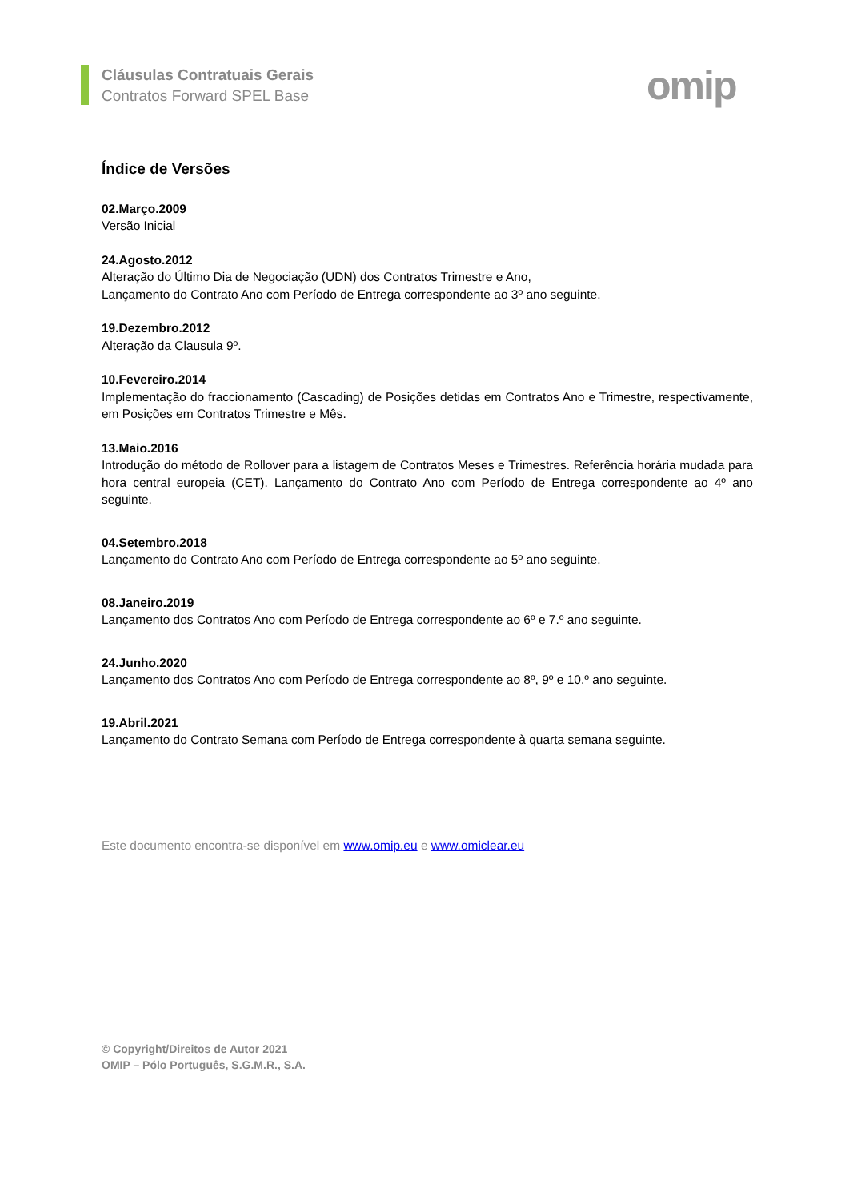Cláusulas Contratuais Gerais
Contratos Forward SPEL Base
omip
Índice de Versões
02.Março.2009
Versão Inicial
24.Agosto.2012
Alteração do Último Dia de Negociação (UDN) dos Contratos Trimestre e Ano,
Lançamento do Contrato Ano com Período de Entrega correspondente ao 3º ano seguinte.
19.Dezembro.2012
Alteração da Clausula 9º.
10.Fevereiro.2014
Implementação do fraccionamento (Cascading) de Posições detidas em Contratos Ano e Trimestre, respectivamente, em Posições em Contratos Trimestre e Mês.
13.Maio.2016
Introdução do método de Rollover para a listagem de Contratos Meses e Trimestres. Referência horária mudada para hora central europeia (CET). Lançamento do Contrato Ano com Período de Entrega correspondente ao 4º ano seguinte.
04.Setembro.2018
Lançamento do Contrato Ano com Período de Entrega correspondente ao 5º ano seguinte.
08.Janeiro.2019
Lançamento dos Contratos Ano com Período de Entrega correspondente ao 6º e 7.º ano seguinte.
24.Junho.2020
Lançamento dos Contratos Ano com Período de Entrega correspondente ao 8º, 9º e 10.º ano seguinte.
19.Abril.2021
Lançamento do Contrato Semana com Período de Entrega correspondente à quarta semana seguinte.
Este documento encontra-se disponível em www.omip.eu e www.omiclear.eu
© Copyright/Direitos de Autor 2021
OMIP – Pólo Português, S.G.M.R., S.A.